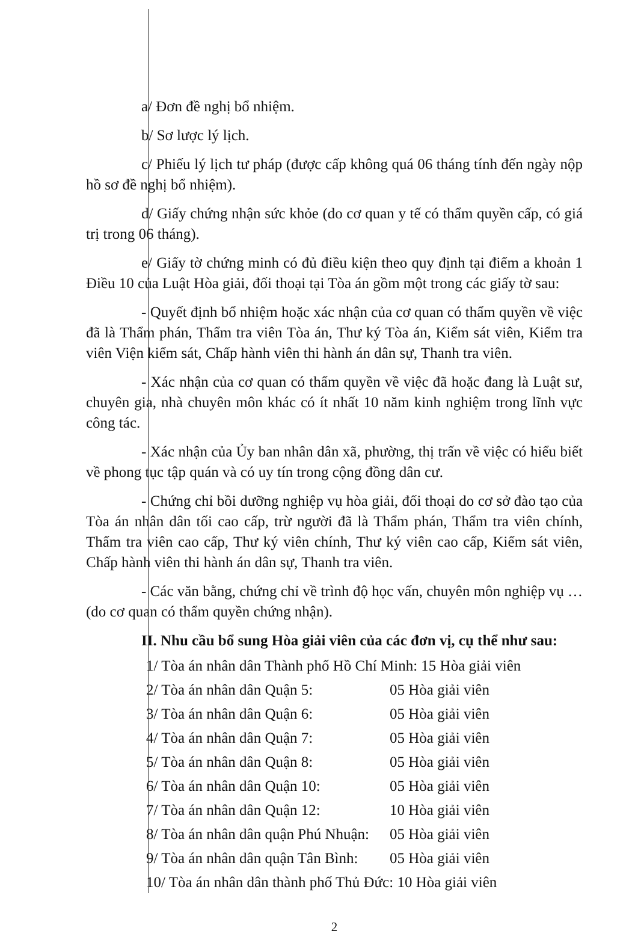a/ Đơn đề nghị bổ nhiệm.
b/ Sơ lược lý lịch.
c/ Phiếu lý lịch tư pháp (được cấp không quá 06 tháng tính đến ngày nộp hồ sơ đề nghị bổ nhiệm).
d/ Giấy chứng nhận sức khỏe (do cơ quan y tế có thẩm quyền cấp, có giá trị trong 06 tháng).
e/ Giấy tờ chứng minh có đủ điều kiện theo quy định tại điểm a khoản 1 Điều 10 của Luật Hòa giải, đối thoại tại Tòa án gồm một trong các giấy tờ sau:
- Quyết định bổ nhiệm hoặc xác nhận của cơ quan có thẩm quyền về việc đã là Thẩm phán, Thẩm tra viên Tòa án, Thư ký Tòa án, Kiểm sát viên, Kiểm tra viên Viện kiểm sát, Chấp hành viên thi hành án dân sự, Thanh tra viên.
- Xác nhận của cơ quan có thẩm quyền về việc đã hoặc đang là Luật sư, chuyên gia, nhà chuyên môn khác có ít nhất 10 năm kinh nghiệm trong lĩnh vực công tác.
- Xác nhận của Ủy ban nhân dân xã, phường, thị trấn về việc có hiểu biết về phong tục tập quán và có uy tín trong cộng đồng dân cư.
- Chứng chỉ bồi dưỡng nghiệp vụ hòa giải, đối thoại do cơ sở đào tạo của Tòa án nhân dân tối cao cấp, trừ người đã là Thẩm phán, Thẩm tra viên chính, Thẩm tra viên cao cấp, Thư ký viên chính, Thư ký viên cao cấp, Kiểm sát viên, Chấp hành viên thi hành án dân sự, Thanh tra viên.
- Các văn bằng, chứng chỉ về trình độ học vấn, chuyên môn nghiệp vụ … (do cơ quan có thẩm quyền chứng nhận).
II. Nhu cầu bổ sung Hòa giải viên của các đơn vị, cụ thể như sau:
1/ Tòa án nhân dân Thành phố Hồ Chí Minh: 15 Hòa giải viên
2/ Tòa án nhân dân Quận 5: 05 Hòa giải viên
3/ Tòa án nhân dân Quận 6: 05 Hòa giải viên
4/ Tòa án nhân dân Quận 7: 05 Hòa giải viên
5/ Tòa án nhân dân Quận 8: 05 Hòa giải viên
6/ Tòa án nhân dân Quận 10: 05 Hòa giải viên
7/ Tòa án nhân dân Quận 12: 10 Hòa giải viên
8/ Tòa án nhân dân quận Phú Nhuận: 05 Hòa giải viên
9/ Tòa án nhân dân quận Tân Bình: 05 Hòa giải viên
10/ Tòa án nhân dân thành phố Thủ Đức: 10 Hòa giải viên
2